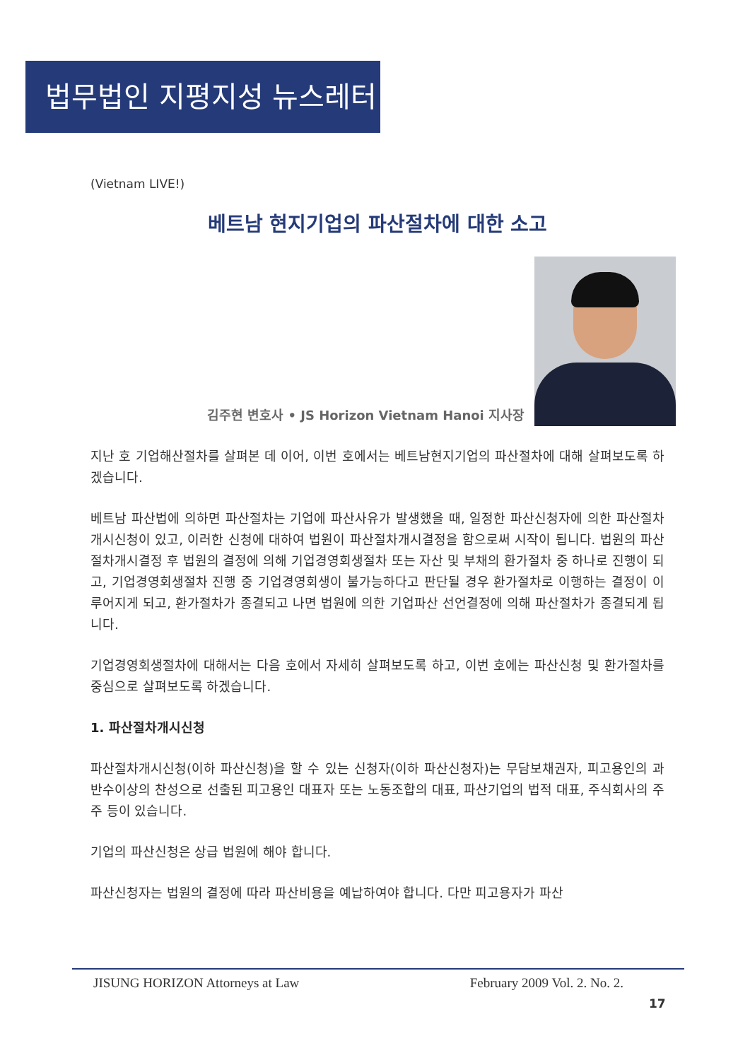법무법인 지평지성 뉴스레터
(Vietnam LIVE!)
베트남 현지기업의 파산절차에 대한 소고
김주현 변호사 • JS Horizon Vietnam Hanoi 지사장
지난 호 기업해산절차를 살펴본 데 이어, 이번 호에서는 베트남현지기업의 파산절차에 대해 살펴보도록 하겠습니다.
베트남 파산법에 의하면 파산절차는 기업에 파산사유가 발생했을 때, 일정한 파산신청자에 의한 파산절차개시신청이 있고, 이러한 신청에 대하여 법원이 파산절차개시결정을 함으로써 시작이 됩니다. 법원의 파산절차개시결정 후 법원의 결정에 의해 기업경영회생절차 또는 자산 및 부채의 환가절차 중 하나로 진행이 되고, 기업경영회생절차 진행 중 기업경영회생이 불가능하다고 판단될 경우 환가절차로 이행하는 결정이 이루어지게 되고, 환가절차가 종결되고 나면 법원에 의한 기업파산 선언결정에 의해 파산절차가 종결되게 됩니다.
기업경영회생절차에 대해서는 다음 호에서 자세히 살펴보도록 하고, 이번 호에는 파산신청 및 환가절차를 중심으로 살펴보도록 하겠습니다.
1. 파산절차개시신청
파산절차개시신청(이하 파산신청)을 할 수 있는 신청자(이하 파산신청자)는 무담보채권자, 피고용인의 과반수이상의 찬성으로 선출된 피고용인 대표자 또는 노동조합의 대표, 파산기업의 법적 대표, 주식회사의 주주 등이 있습니다.
기업의 파산신청은 상급 법원에 해야 합니다.
파산신청자는 법원의 결정에 따라 파산비용을 예납하여야 합니다. 다만 피고용자가 파산
JISUNG HORIZON Attorneys at Law February 2009 Vol. 2. No. 2.
17